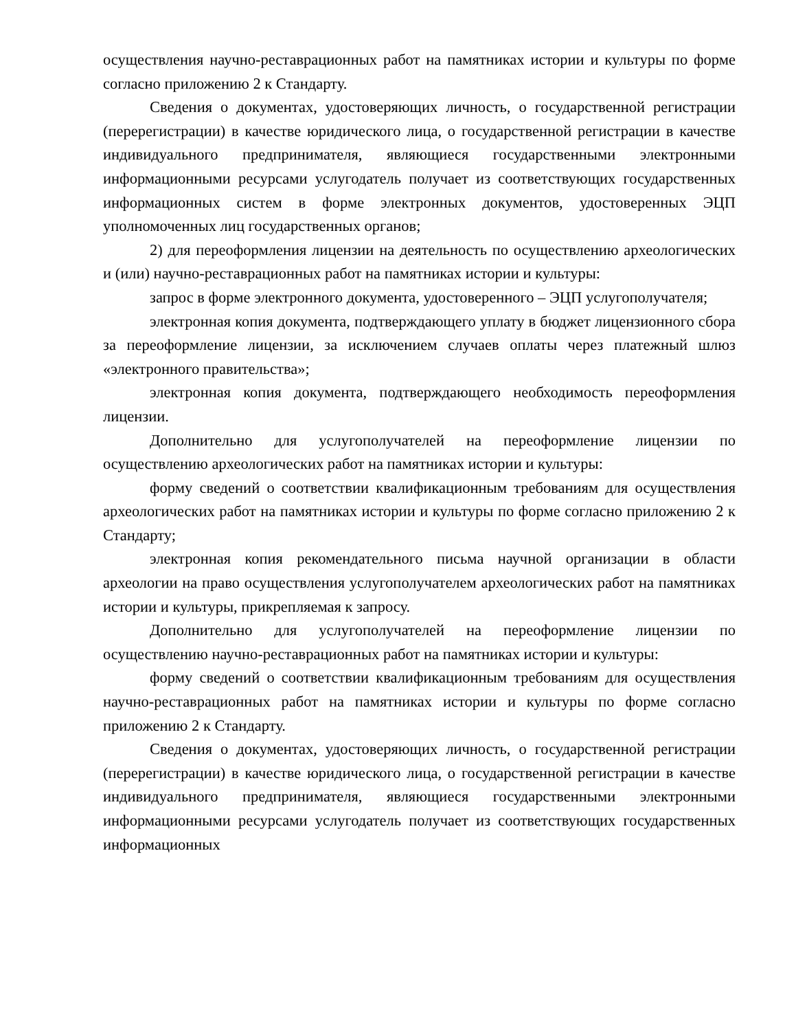осуществления научно-реставрационных работ на памятниках истории и культуры по форме согласно приложению 2 к Стандарту.
Сведения о документах, удостоверяющих личность, о государственной регистрации (перерегистрации) в качестве юридического лица, о государственной регистрации в качестве индивидуального предпринимателя, являющиеся государственными электронными информационными ресурсами услугодатель получает из соответствующих государственных информационных систем в форме электронных документов, удостоверенных ЭЦП уполномоченных лиц государственных органов;
2) для переоформления лицензии на деятельность по осуществлению археологических и (или) научно-реставрационных работ на памятниках истории и культуры:
запрос в форме электронного документа, удостоверенного – ЭЦП услугополучателя;
электронная копия документа, подтверждающего уплату в бюджет лицензионного сбора за переоформление лицензии, за исключением случаев оплаты через платежный шлюз «электронного правительства»;
электронная копия документа, подтверждающего необходимость переоформления лицензии.
Дополнительно для услугополучателей на переоформление лицензии по осуществлению археологических работ на памятниках истории и культуры:
форму сведений о соответствии квалификационным требованиям для осуществления археологических работ на памятниках истории и культуры по форме согласно приложению 2 к Стандарту;
электронная копия рекомендательного письма научной организации в области археологии на право осуществления услугополучателем археологических работ на памятниках истории и культуры, прикрепляемая к запросу.
Дополнительно для услугополучателей на переоформление лицензии по осуществлению научно-реставрационных работ на памятниках истории и культуры:
форму сведений о соответствии квалификационным требованиям для осуществления научно-реставрационных работ на памятниках истории и культуры по форме согласно приложению 2 к Стандарту.
Сведения о документах, удостоверяющих личность, о государственной регистрации (перерегистрации) в качестве юридического лица, о государственной регистрации в качестве индивидуального предпринимателя, являющиеся государственными электронными информационными ресурсами услугодатель получает из соответствующих государственных информационных